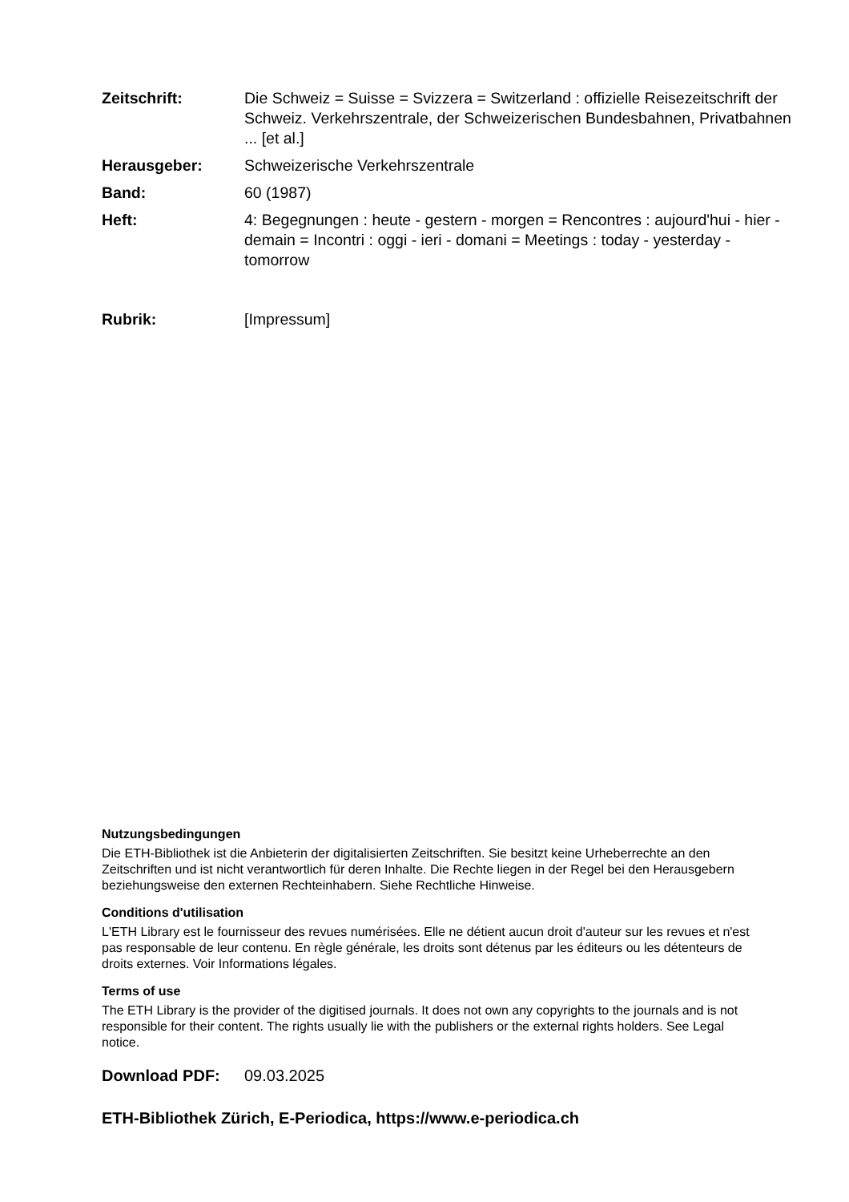Zeitschrift: Die Schweiz = Suisse = Svizzera = Switzerland : offizielle Reisezeitschrift der Schweiz. Verkehrszentrale, der Schweizerischen Bundesbahnen, Privatbahnen ... [et al.]
Herausgeber: Schweizerische Verkehrszentrale
Band: 60 (1987)
Heft: 4: Begegnungen : heute - gestern - morgen = Rencontres : aujourd'hui - hier - demain = Incontri : oggi - ieri - domani = Meetings : today - yesterday - tomorrow
Rubrik: [Impressum]
Nutzungsbedingungen
Die ETH-Bibliothek ist die Anbieterin der digitalisierten Zeitschriften. Sie besitzt keine Urheberrechte an den Zeitschriften und ist nicht verantwortlich für deren Inhalte. Die Rechte liegen in der Regel bei den Herausgebern beziehungsweise den externen Rechteinhabern. Siehe Rechtliche Hinweise.
Conditions d'utilisation
L'ETH Library est le fournisseur des revues numérisées. Elle ne détient aucun droit d'auteur sur les revues et n'est pas responsable de leur contenu. En règle générale, les droits sont détenus par les éditeurs ou les détenteurs de droits externes. Voir Informations légales.
Terms of use
The ETH Library is the provider of the digitised journals. It does not own any copyrights to the journals and is not responsible for their content. The rights usually lie with the publishers or the external rights holders. See Legal notice.
Download PDF: 09.03.2025
ETH-Bibliothek Zürich, E-Periodica, https://www.e-periodica.ch